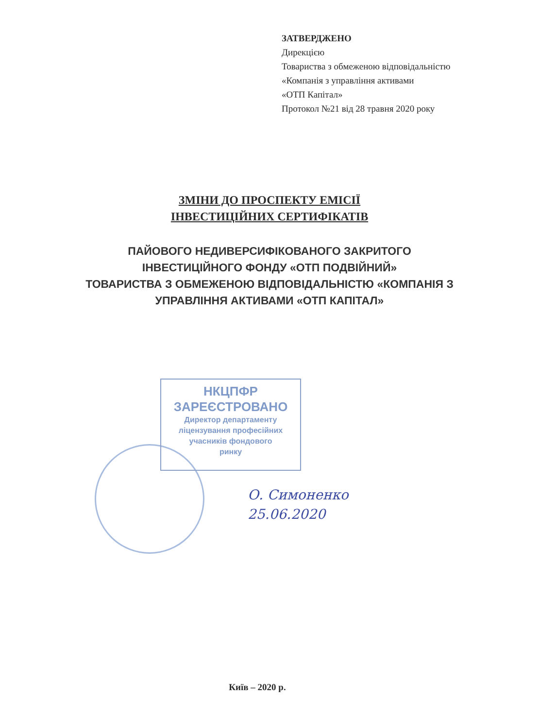ЗАТВЕРДЖЕНО
Дирекцією
Товариства з обмеженою відповідальністю
«Компанія з управління активами
«ОТП Капітал»
Протокол №21 від 28 травня 2020 року
ЗМІНИ ДО ПРОСПЕКТУ ЕМІСІЇ
ІНВЕСТИЦІЙНИХ СЕРТИФІКАТІВ
ПАЙОВОГО НЕДИВЕРСИФІКОВАНОГО ЗАКРИТОГО
ІНВЕСТИЦІЙНОГО ФОНДУ «ОТП ПОДВІЙНИЙ»
ТОВАРИСТВА З ОБМЕЖЕНОЮ ВІДПОВІДАЛЬНІСТЮ «КОМПАНІЯ З
УПРАВЛІННЯ АКТИВАМИ «ОТП КАПІТАЛ»
НКЦПФР
ЗАРЕЄСТРОВАНО
Директор департаменту
ліцензування професійних
учасників фондового
ринку
О. Симоненко
25.06.2020
Київ – 2020 р.